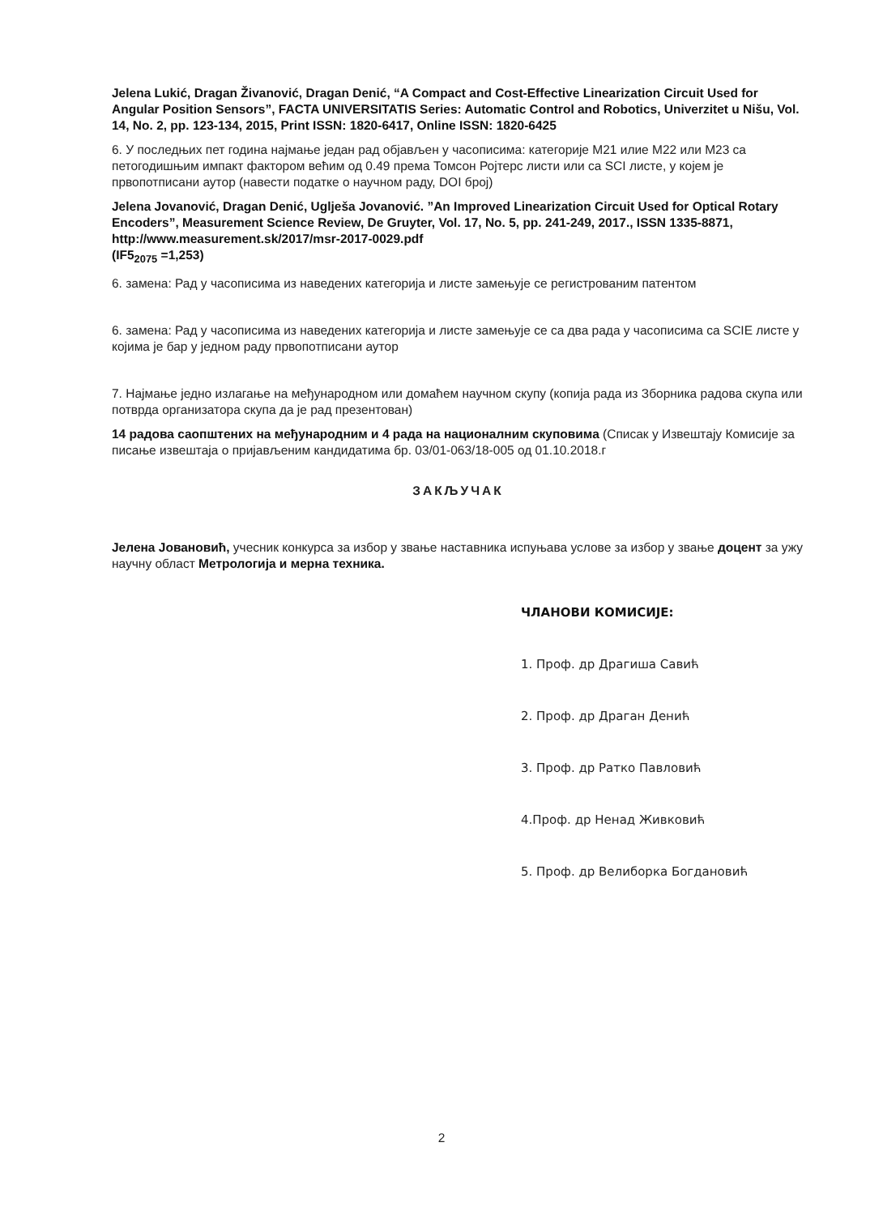Jelena Lukić, Dragan Živanović, Dragan Denić, “A Compact and Cost-Effective Linearization Circuit Used for Angular Position Sensors”, FACTA UNIVERSITATIS Series: Automatic Control and Robotics, Univerzitet u Nišu, Vol. 14, No. 2, pp. 123-134, 2015, Print ISSN: 1820-6417, Online ISSN: 1820-6425
6. У последњих пет година најмање један рад објављен у часописима: категорије М21 илие М22 или М23 са петогодишњим импакт фактором већим од 0.49 према Томсон Ројтерс листи или са SCI листе, у којем је првопотписани аутор (навести податке о научном раду, DOI број)
Jelena Jovanović, Dragan Denić, Uglješa Jovanović. ”An Improved Linearization Circuit Used for Optical Rotary Encoders”, Measurement Science Review, De Gruyter, Vol. 17, No. 5, pp. 241-249, 2017., ISSN 1335-8871, http://www.measurement.sk/2017/msr-2017-0029.pdf
(IF5<sub>2075</sub> =1,253)
6. замена: Рад у часописима из наведених категорија и листе замењује се регистрованим патентом
6. замена: Рад у часописима из наведених категорија и листе замењује се са два рада у часописима са SCIE листе у којима је бар у једном раду првопотписани аутор
7. Најмање једно излагање на међународном или домаћем научном скупу (копија рада из Зборника радова скупа или потврда организатора скупа да је рад презентован)
14 радова саопштених на међународним и 4 рада на националним скуповима (Списак у Извештају Комисије за писање извештаја о пријављеним кандидатима бр. 03/01-063/18-005 од 01.10.2018.г
ЗАКЉУЧАК
Јелена Јовановић, учесник конкурса за избор у звање наставника испуњава услове за избор у звање доцент за ужу научну област Метрологија и мерна техника.
ЧЛАНОВИ КОМИСИЈЕ:
1. Проф. др Драгиша Савић
2. Проф. др Драган Денић
3. Проф. др Ратко Павловић
4.Проф. др Ненад Живковић
5. Проф. др Велиборка Богдановић
2